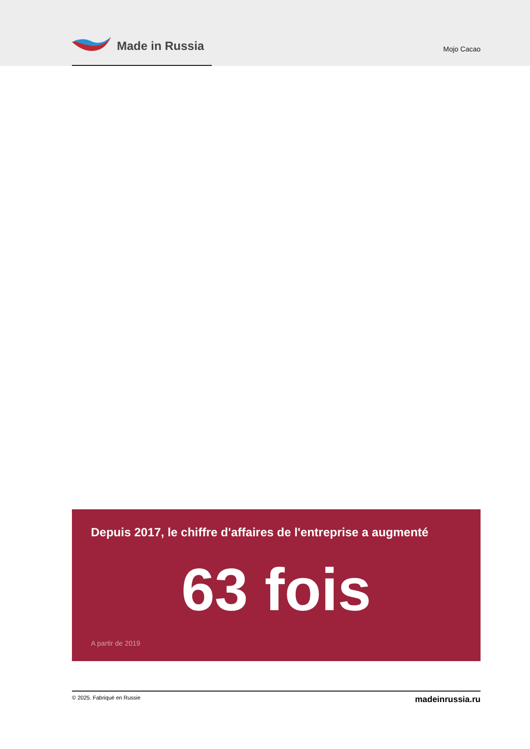Made in Russia
Mojo Cacao
Depuis 2017, le chiffre d'affaires de l'entreprise a augmenté
63 fois
A partir de 2019
© 2025. Fabriqué en Russie madeinrussia.ru